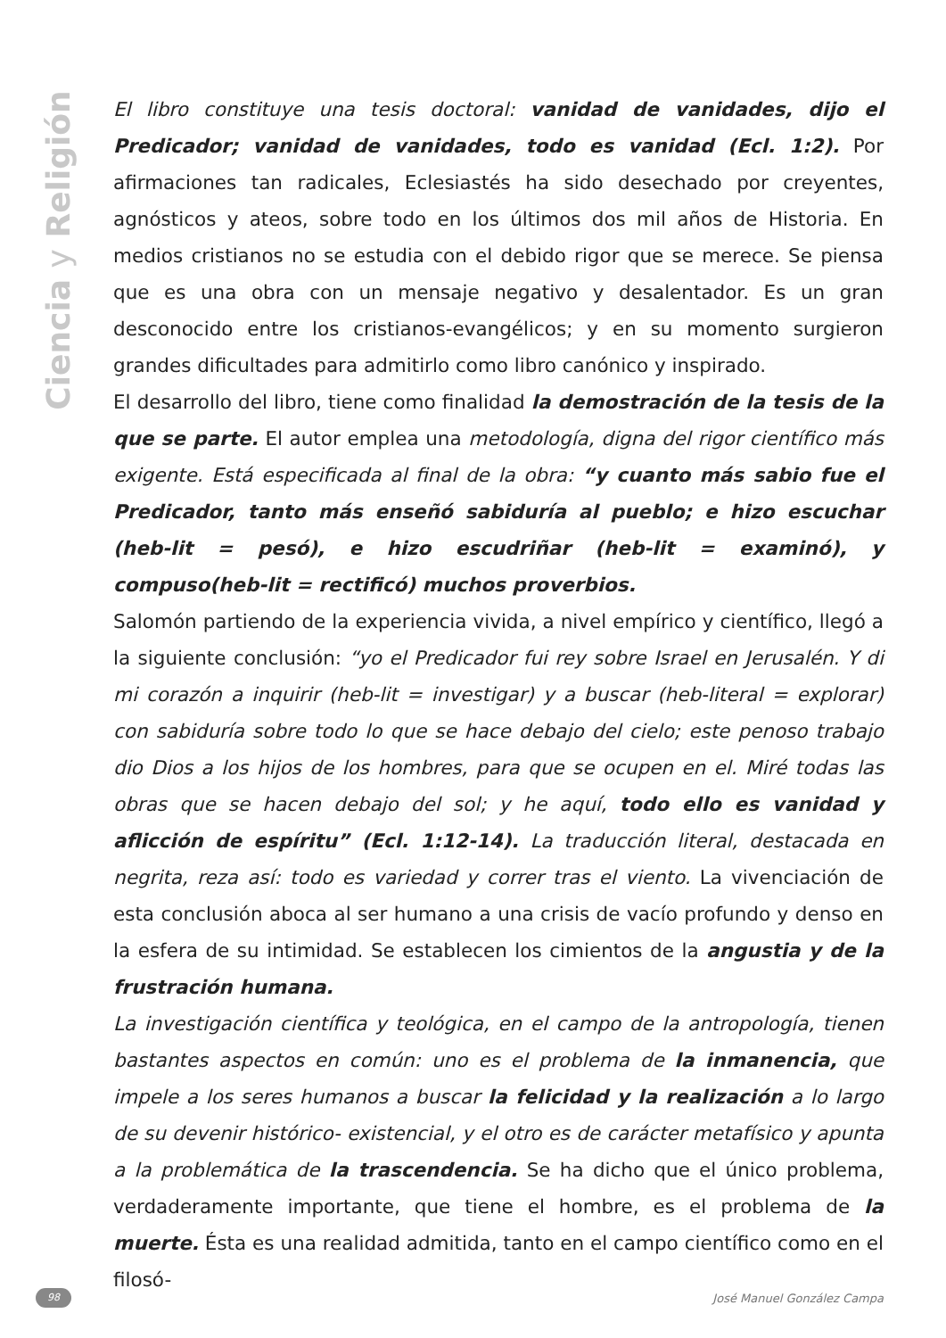Ciencia y Religión
El libro constituye una tesis doctoral: vanidad de vanidades, dijo el Predicador; vanidad de vanidades, todo es vanidad (Ecl. 1:2). Por afirmaciones tan radicales, Eclesiastés ha sido desechado por creyentes, agnósticos y ateos, sobre todo en los últimos dos mil años de Historia. En medios cristianos no se estudia con el debido rigor que se merece. Se piensa que es una obra con un mensaje negativo y desalentador. Es un gran desconocido entre los cristianos-evangélicos; y en su momento surgieron grandes dificultades para admitirlo como libro canónico y inspirado.
El desarrollo del libro, tiene como finalidad la demostración de la tesis de la que se parte. El autor emplea una metodología, digna del rigor científico más exigente. Está especificada al final de la obra: “y cuanto más sabio fue el Predicador, tanto más enseñó sabiduría al pueblo; e hizo escuchar (heb-lit = pesó), e hizo escudriñar (heb-lit = examinó), y compuso(heb-lit = rectificó) muchos proverbios.
Salomón partiendo de la experiencia vivida, a nivel empírico y científico, llegó a la siguiente conclusión: “yo el Predicador fui rey sobre Israel en Jerusalén. Y di mi corazón a inquirir (heb-lit = investigar) y a buscar (heb-literal = explorar) con sabiduría sobre todo lo que se hace debajo del cielo; este penoso trabajo dio Dios a los hijos de los hombres, para que se ocupen en el. Miré todas las obras que se hacen debajo del sol; y he aquí, todo ello es vanidad y aflicción de espíritu” (Ecl. 1:12-14). La traducción literal, destacada en negrita, reza así: todo es variedad y correr tras el viento. La vivenciación de esta conclusión aboca al ser humano a una crisis de vacío profundo y denso en la esfera de su intimidad. Se establecen los cimientos de la angustia y de la frustración humana.
La investigación científica y teológica, en el campo de la antropología, tienen bastantes aspectos en común: uno es el problema de la inmanencia, que impele a los seres humanos a buscar la felicidad y la realización a lo largo de su devenir histórico- existencial, y el otro es de carácter metafísico y apunta a la problemática de la trascendencia. Se ha dicho que el único problema, verdaderamente importante, que tiene el hombre, es el problema de la muerte. Ésta es una realidad admitida, tanto en el campo científico como en el filosó-
98
José Manuel González Campa